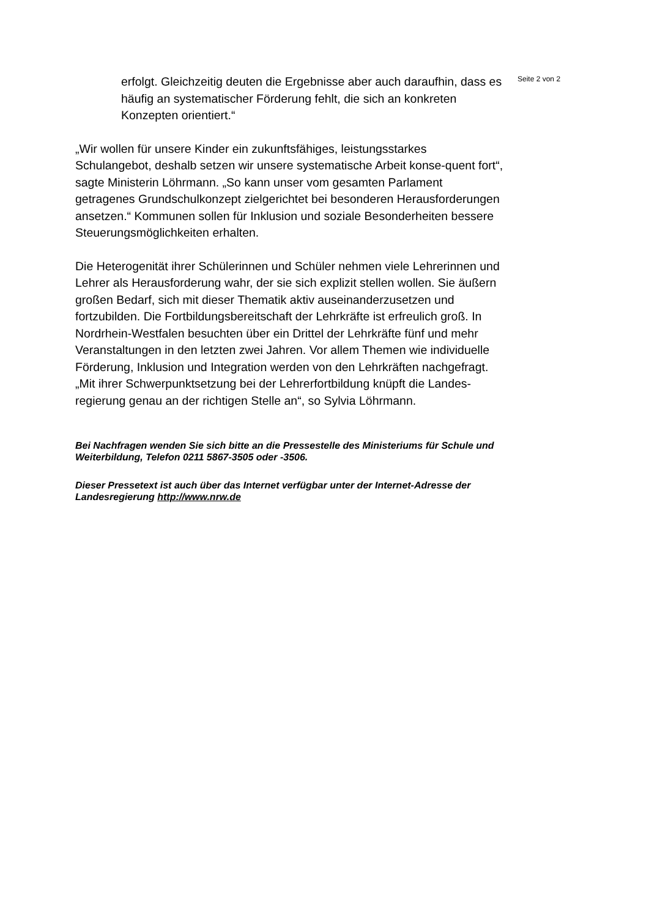Seite 2 von 2
erfolgt. Gleichzeitig deuten die Ergebnisse aber auch daraufhin, dass es häufig an systematischer Förderung fehlt, die sich an konkreten Konzepten orientiert.“
„Wir wollen für unsere Kinder ein zukunftsfähiges, leistungsstarkes Schulangebot, deshalb setzen wir unsere systematische Arbeit konse-quent fort“, sagte Ministerin Löhrmann. „So kann unser vom gesamten Parlament getragenes Grundschulkonzept zielgerichtet bei besonderen Herausforderungen ansetzen.“ Kommunen sollen für Inklusion und soziale Besonderheiten bessere Steuerungsmöglichkeiten erhalten.
Die Heterogenität ihrer Schülerinnen und Schüler nehmen viele Lehrerinnen und Lehrer als Herausforderung wahr, der sie sich explizit stellen wollen. Sie äußern großen Bedarf, sich mit dieser Thematik aktiv auseinanderzusetzen und fortzubilden. Die Fortbildungsbereitschaft der Lehrkräfte ist erfreulich groß. In Nordrhein-Westfalen besuchten über ein Drittel der Lehrkräfte fünf und mehr Veranstaltungen in den letzten zwei Jahren. Vor allem Themen wie individuelle Förderung, Inklusion und Integration werden von den Lehrkräften nachgefragt. „Mit ihrer Schwerpunktsetzung bei der Lehrerfortbildung knüpft die Landes-regierung genau an der richtigen Stelle an“, so Sylvia Löhrmann.
Bei Nachfragen wenden Sie sich bitte an die Pressestelle des Ministeriums für Schule und Weiterbildung, Telefon 0211 5867-3505 oder -3506.
Dieser Pressetext ist auch über das Internet verfügbar unter der Internet-Adresse der Landesregierung http://www.nrw.de